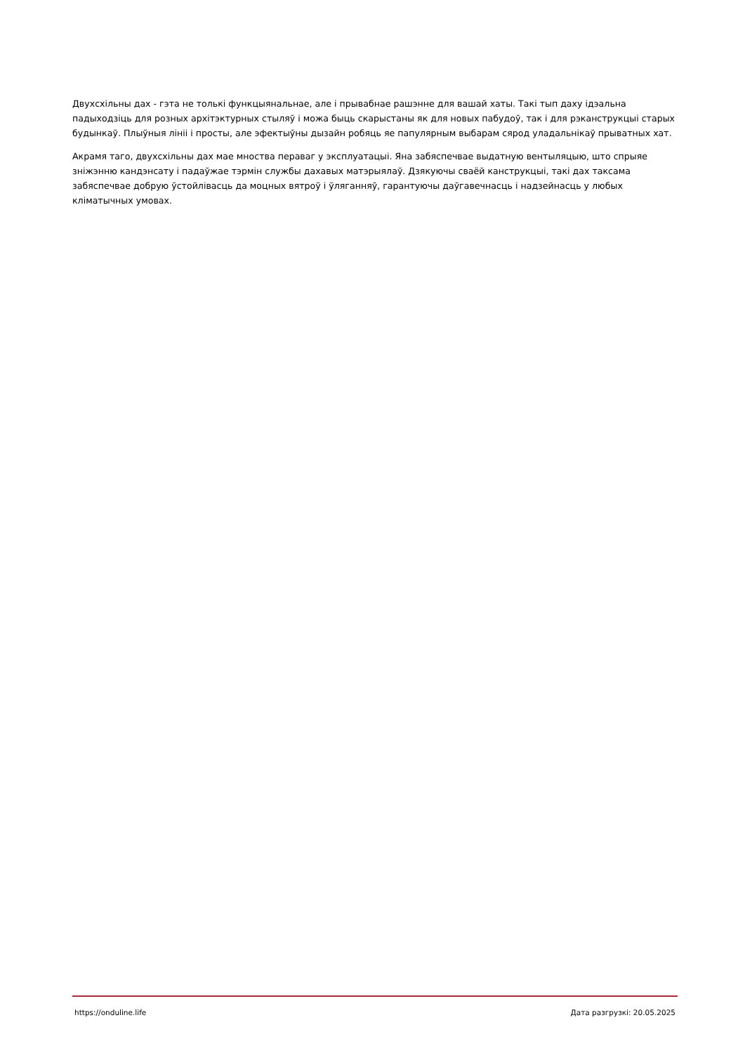Двухсхільны дах - гэта не толькі функцыянальнае, але і прывабнае рашэнне для вашай хаты. Такі тып даху ідэальна падыходзіць для розных архітэктурных стыляў і можа быць скарыстаны як для новых пабудоў, так і для рэканструкцыі старых будынкаў. Плыўныя лініі і просты, але эфектыўны дызайн робяць яе папулярным выбарам сярод уладальнікаў прыватных хат.
Акрамя таго, двухсхільны дах мае мноства пераваг у эксплуатацыі. Яна забяспечвае выдатную вентыляцыю, што спрыяе зніжэнню кандэнсату і падаўжае тэрмін службы дахавых матэрыялаў. Дзякуючы сваёй канструкцыі, такі дах таксама забяспечвае добрую ўстойлівасць да моцных вятроў і ўляганняў, гарантуючы даўгавечнасць і надзейнасць у любых кліматычных умовах.
https://onduline.life Дата разгрузкі: 20.05.2025